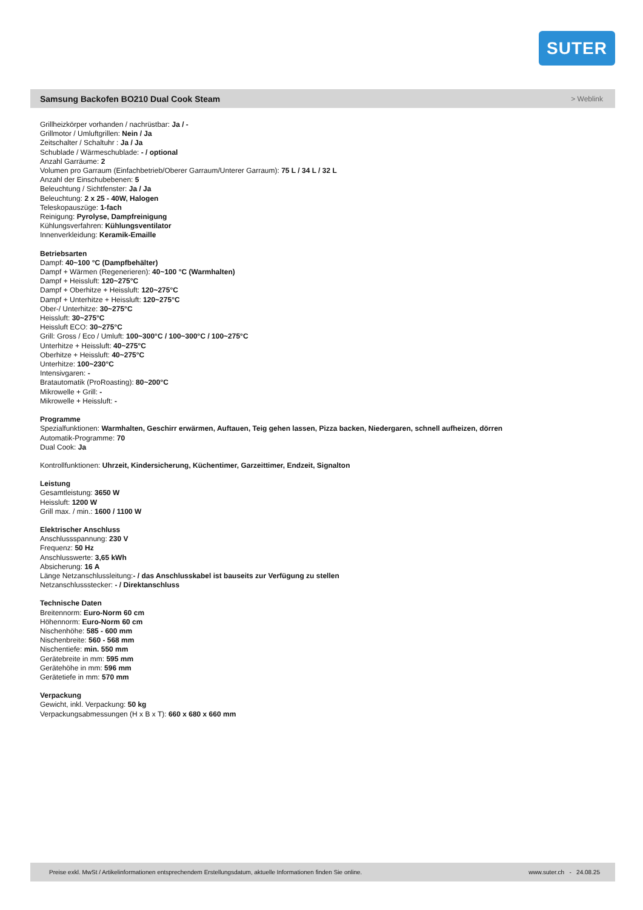SUTER
Samsung Backofen BO210 Dual Cook Steam
> Weblink
Grillheizkörper vorhanden / nachrüstbar: Ja / -
Grillmotor / Umluftgrillen: Nein / Ja
Zeitschalter / Schaltuhr : Ja / Ja
Schublade / Wärmeschublade: - / optional
Anzahl Garräume: 2
Volumen pro Garraum (Einfachbetrieb/Oberer Garraum/Unterer Garraum): 75 L / 34 L / 32 L
Anzahl der Einschubebenen: 5
Beleuchtung / Sichtfenster: Ja / Ja
Beleuchtung: 2 x 25 - 40W, Halogen
Teleskopauszüge: 1-fach
Reinigung: Pyrolyse, Dampfreinigung
Kühlungsverfahren: Kühlungsventilator
Innenverkleidung: Keramik-Emaille
Betriebsarten
Dampf: 40~100 °C (Dampfbehälter)
Dampf + Wärmen (Regenerieren): 40~100 °C (Warmhalten)
Dampf + Heissluft: 120~275°C
Dampf + Oberhitze + Heissluft: 120~275°C
Dampf + Unterhitze + Heissluft: 120~275°C
Ober-/ Unterhitze: 30~275°C
Heissluft: 30~275°C
Heissluft ECO: 30~275°C
Grill: Gross / Eco / Umluft: 100~300°C / 100~300°C / 100~275°C
Unterhitze + Heissluft: 40~275°C
Oberhitze + Heissluft: 40~275°C
Unterhitze: 100~230°C
Intensivgaren: -
Bratautomatik (ProRoasting): 80~200°C
Mikrowelle + Grill: -
Mikrowelle + Heissluft: -
Programme
Spezialfunktionen: Warmhalten, Geschirr erwärmen, Auftauen, Teig gehen lassen, Pizza backen, Niedergaren, schnell aufheizen, dörren
Automatik-Programme: 70
Dual Cook: Ja
Kontrollfunktionen: Uhrzeit, Kindersicherung, Küchentimer, Garzeittimer, Endzeit, Signalton
Leistung
Gesamtleistung: 3650 W
Heissluft: 1200 W
Grill max. / min.: 1600 / 1100 W
Elektrischer Anschluss
Anschlussspannung: 230 V
Frequenz: 50 Hz
Anschlusswerte: 3,65 kWh
Absicherung: 16 A
Länge Netzanschlussleitung:- / das Anschlusskabel ist bauseits zur Verfügung zu stellen
Netzanschlussstecker: - / Direktanschluss
Technische Daten
Breitennorm: Euro-Norm 60 cm
Höhennorm: Euro-Norm 60 cm
Nischenhöhe: 585 - 600 mm
Nischenbreite: 560 - 568 mm
Nischentiefe: min. 550 mm
Gerätebreite in mm: 595 mm
Gerätehöhe in mm: 596 mm
Gerätetiefe in mm: 570 mm
Verpackung
Gewicht, inkl. Verpackung: 50 kg
Verpackungsabmessungen (H x B x T): 660 x 680 x 660 mm
Preise exkl. MwSt / Artikelinformationen entsprechendem Erstellungsdatum, aktuelle Informationen finden Sie online. www.suter.ch - 24.08.25